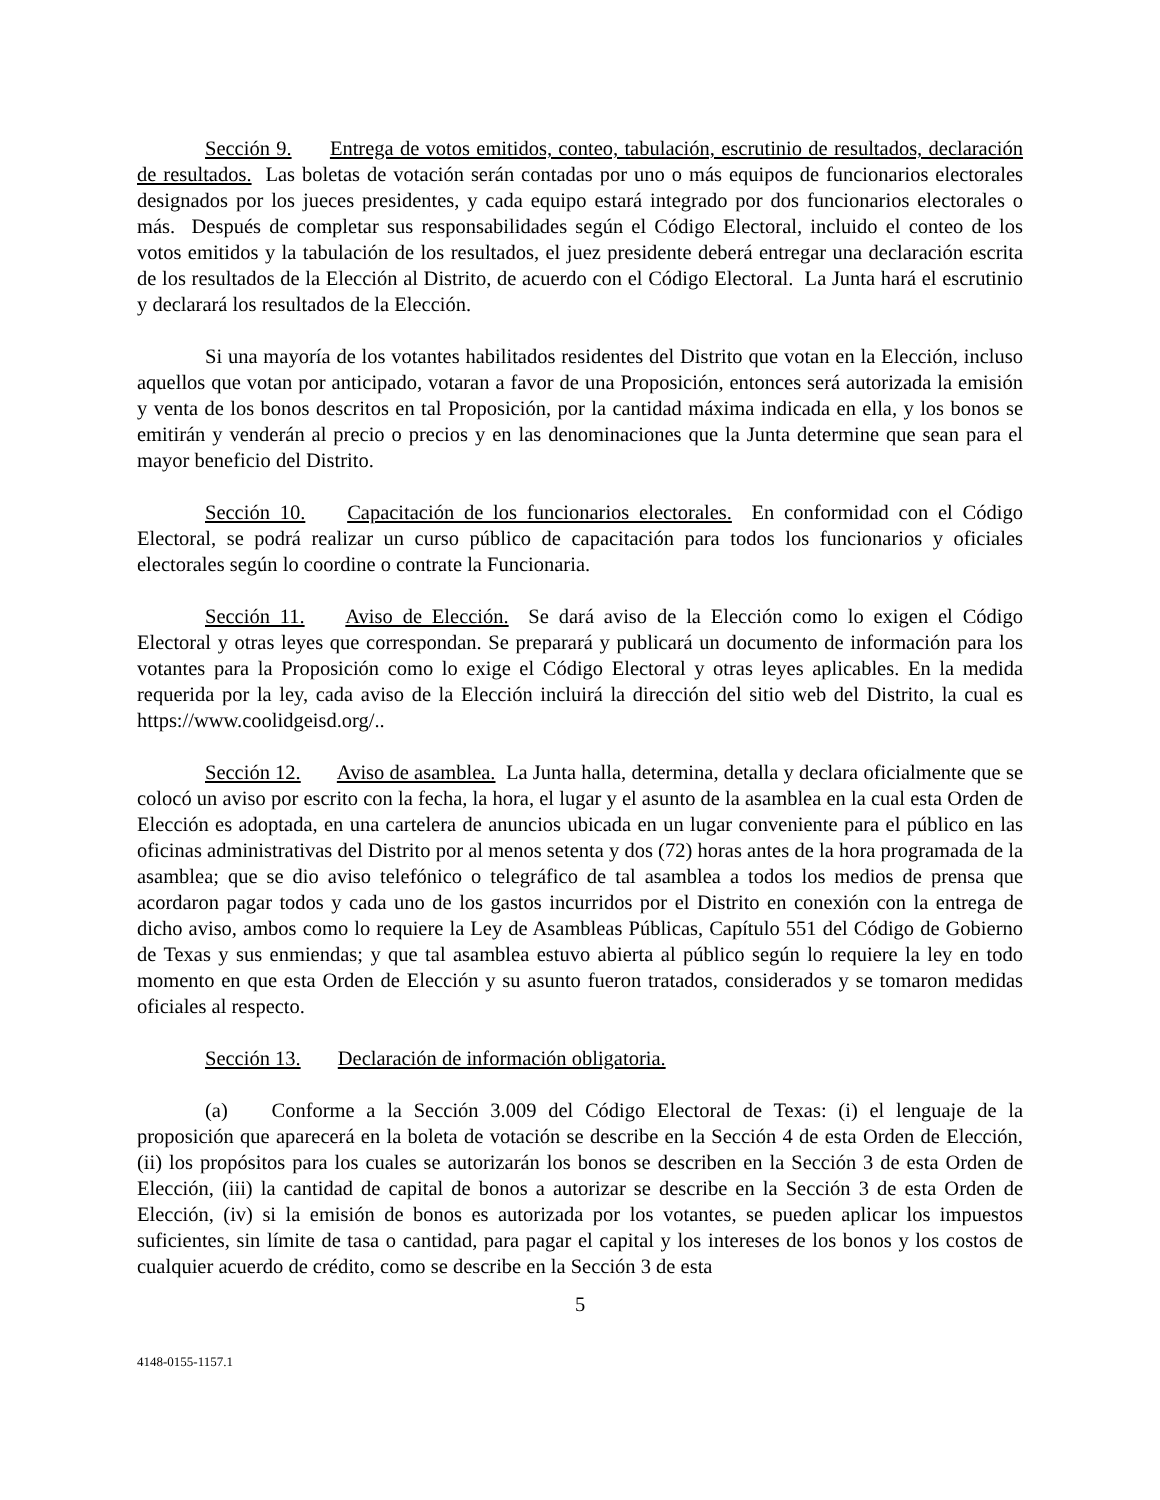Sección 9. Entrega de votos emitidos, conteo, tabulación, escrutinio de resultados, declaración de resultados. Las boletas de votación serán contadas por uno o más equipos de funcionarios electorales designados por los jueces presidentes, y cada equipo estará integrado por dos funcionarios electorales o más. Después de completar sus responsabilidades según el Código Electoral, incluido el conteo de los votos emitidos y la tabulación de los resultados, el juez presidente deberá entregar una declaración escrita de los resultados de la Elección al Distrito, de acuerdo con el Código Electoral. La Junta hará el escrutinio y declarará los resultados de la Elección.
Si una mayoría de los votantes habilitados residentes del Distrito que votan en la Elección, incluso aquellos que votan por anticipado, votaran a favor de una Proposición, entonces será autorizada la emisión y venta de los bonos descritos en tal Proposición, por la cantidad máxima indicada en ella, y los bonos se emitirán y venderán al precio o precios y en las denominaciones que la Junta determine que sean para el mayor beneficio del Distrito.
Sección 10. Capacitación de los funcionarios electorales. En conformidad con el Código Electoral, se podrá realizar un curso público de capacitación para todos los funcionarios y oficiales electorales según lo coordine o contrate la Funcionaria.
Sección 11. Aviso de Elección. Se dará aviso de la Elección como lo exigen el Código Electoral y otras leyes que correspondan. Se preparará y publicará un documento de información para los votantes para la Proposición como lo exige el Código Electoral y otras leyes aplicables. En la medida requerida por la ley, cada aviso de la Elección incluirá la dirección del sitio web del Distrito, la cual es https://www.coolidgeisd.org/..
Sección 12. Aviso de asamblea. La Junta halla, determina, detalla y declara oficialmente que se colocó un aviso por escrito con la fecha, la hora, el lugar y el asunto de la asamblea en la cual esta Orden de Elección es adoptada, en una cartelera de anuncios ubicada en un lugar conveniente para el público en las oficinas administrativas del Distrito por al menos setenta y dos (72) horas antes de la hora programada de la asamblea; que se dio aviso telefónico o telegráfico de tal asamblea a todos los medios de prensa que acordaron pagar todos y cada uno de los gastos incurridos por el Distrito en conexión con la entrega de dicho aviso, ambos como lo requiere la Ley de Asambleas Públicas, Capítulo 551 del Código de Gobierno de Texas y sus enmiendas; y que tal asamblea estuvo abierta al público según lo requiere la ley en todo momento en que esta Orden de Elección y su asunto fueron tratados, considerados y se tomaron medidas oficiales al respecto.
Sección 13. Declaración de información obligatoria.
(a) Conforme a la Sección 3.009 del Código Electoral de Texas: (i) el lenguaje de la proposición que aparecerá en la boleta de votación se describe en la Sección 4 de esta Orden de Elección, (ii) los propósitos para los cuales se autorizarán los bonos se describen en la Sección 3 de esta Orden de Elección, (iii) la cantidad de capital de bonos a autorizar se describe en la Sección 3 de esta Orden de Elección, (iv) si la emisión de bonos es autorizada por los votantes, se pueden aplicar los impuestos suficientes, sin límite de tasa o cantidad, para pagar el capital y los intereses de los bonos y los costos de cualquier acuerdo de crédito, como se describe en la Sección 3 de esta
5
4148-0155-1157.1